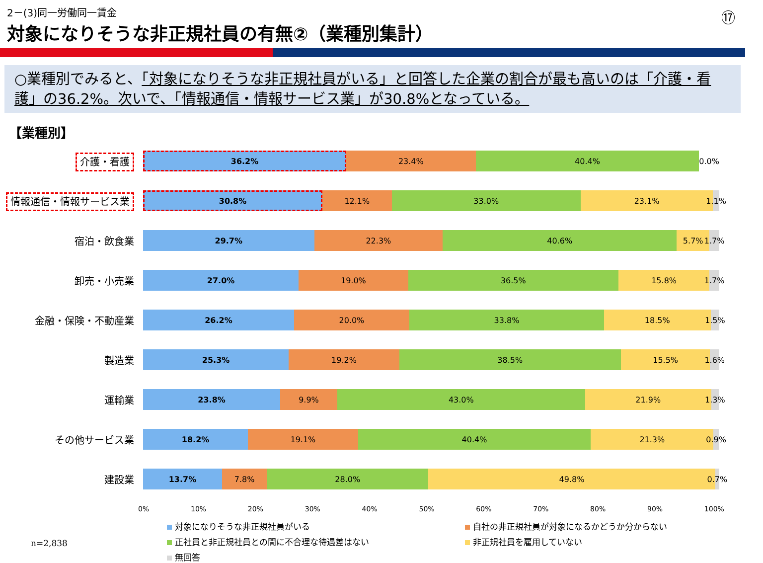⑰
2－(3)同一労働同一賃金
対象になりそうな非正規社員の有無②（業種別集計）
○業種別でみると、「対象になりそうな非正規社員がいる」と回答した企業の割合が最も高いのは「介護・看護」の36.2%。次いで、「情報通信・情報サービス業」が30.8%となっている。
【業種別】
介護・看護
36.2% 23.4% 40.4% 0.0%
情報通信・情報サービス業
30.8% 12.1% 33.0% 23.1% 1.1%
宿泊・飲食業
29.7% 22.3% 40.6% 5.7% 1.7%
卸売・小売業
27.0% 19.0% 36.5% 15.8% 1.7%
金融・保険・不動産業
26.2% 20.0% 33.8% 18.5% 1.5%
製造業
25.3% 19.2% 38.5% 15.5% 1.6%
運輸業
23.8% 9.9% 43.0% 21.9% 1.3%
その他サービス業
18.2% 19.1% 40.4% 21.3% 0.9%
建設業
13.7% 7.8% 28.0% 49.8% 0.7%
0% 10% 20% 30% 40% 50% 60% 70% 80% 90% 100%
対象になりそうな非正規社員がいる
自社の非正規社員が対象になるかどうか分からない
正社員と非正規社員との間に不合理な待遇差はない
非正規社員を雇用していない
無回答
n=2,838